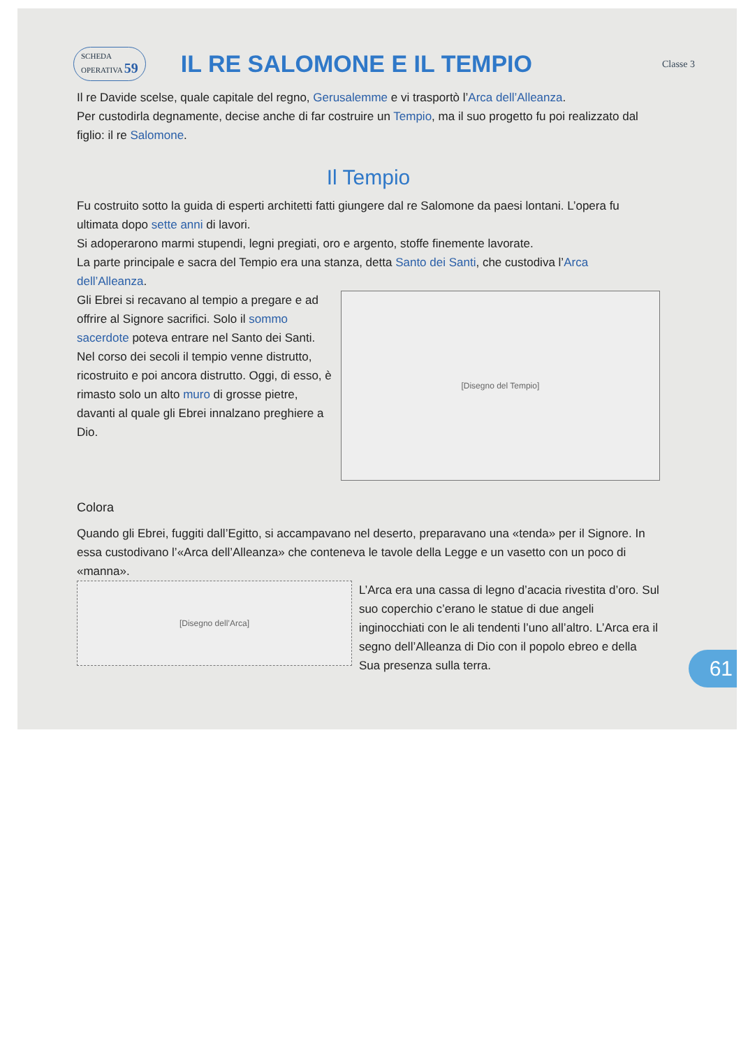SCHEDA
OPERATIVA 59
IL RE SALOMONE E IL TEMPIO
Classe 3
Il re Davide scelse, quale capitale del regno, Gerusalemme e vi trasportò l’Arca dell’Alleanza.
Per custodirla degnamente, decise anche di far costruire un Tempio, ma il suo progetto fu poi realizzato dal figlio: il re Salomone.
Il Tempio
Fu costruito sotto la guida di esperti architetti fatti giungere dal re Salomone da paesi lontani. L’opera fu ultimata dopo sette anni di lavori.
Si adoperarono marmi stupendi, legni pregiati, oro e argento, stoffe finemente lavorate.
La parte principale e sacra del Tempio era una stanza, detta Santo dei Santi, che custodiva l’Arca dell’Alleanza.
Gli Ebrei si recavano al tempio a pregare e ad offrire al Signore sacrifici. Solo il sommo sacerdote poteva entrare nel Santo dei Santi. Nel corso dei secoli il tempio venne distrutto, ricostruito e poi ancora distrutto. Oggi, di esso, è rimasto solo un alto muro di grosse pietre, davanti al quale gli Ebrei innalzano preghiere a Dio.
[Disegno del Tempio]
Colora
Quando gli Ebrei, fuggiti dall’Egitto, si accampavano nel deserto, preparavano una «tenda» per il Signore. In essa custodivano l’«Arca dell’Alleanza» che conteneva le tavole della Legge e un vasetto con un poco di «manna».
[Disegno dell’Arca]
L’Arca era una cassa di legno d’acacia rivestita d’oro. Sul suo coperchio c’erano le statue di due angeli inginocchiati con le ali tendenti l’uno all’altro. L’Arca era il segno dell’Alleanza di Dio con il popolo ebreo e della Sua presenza sulla terra.
61